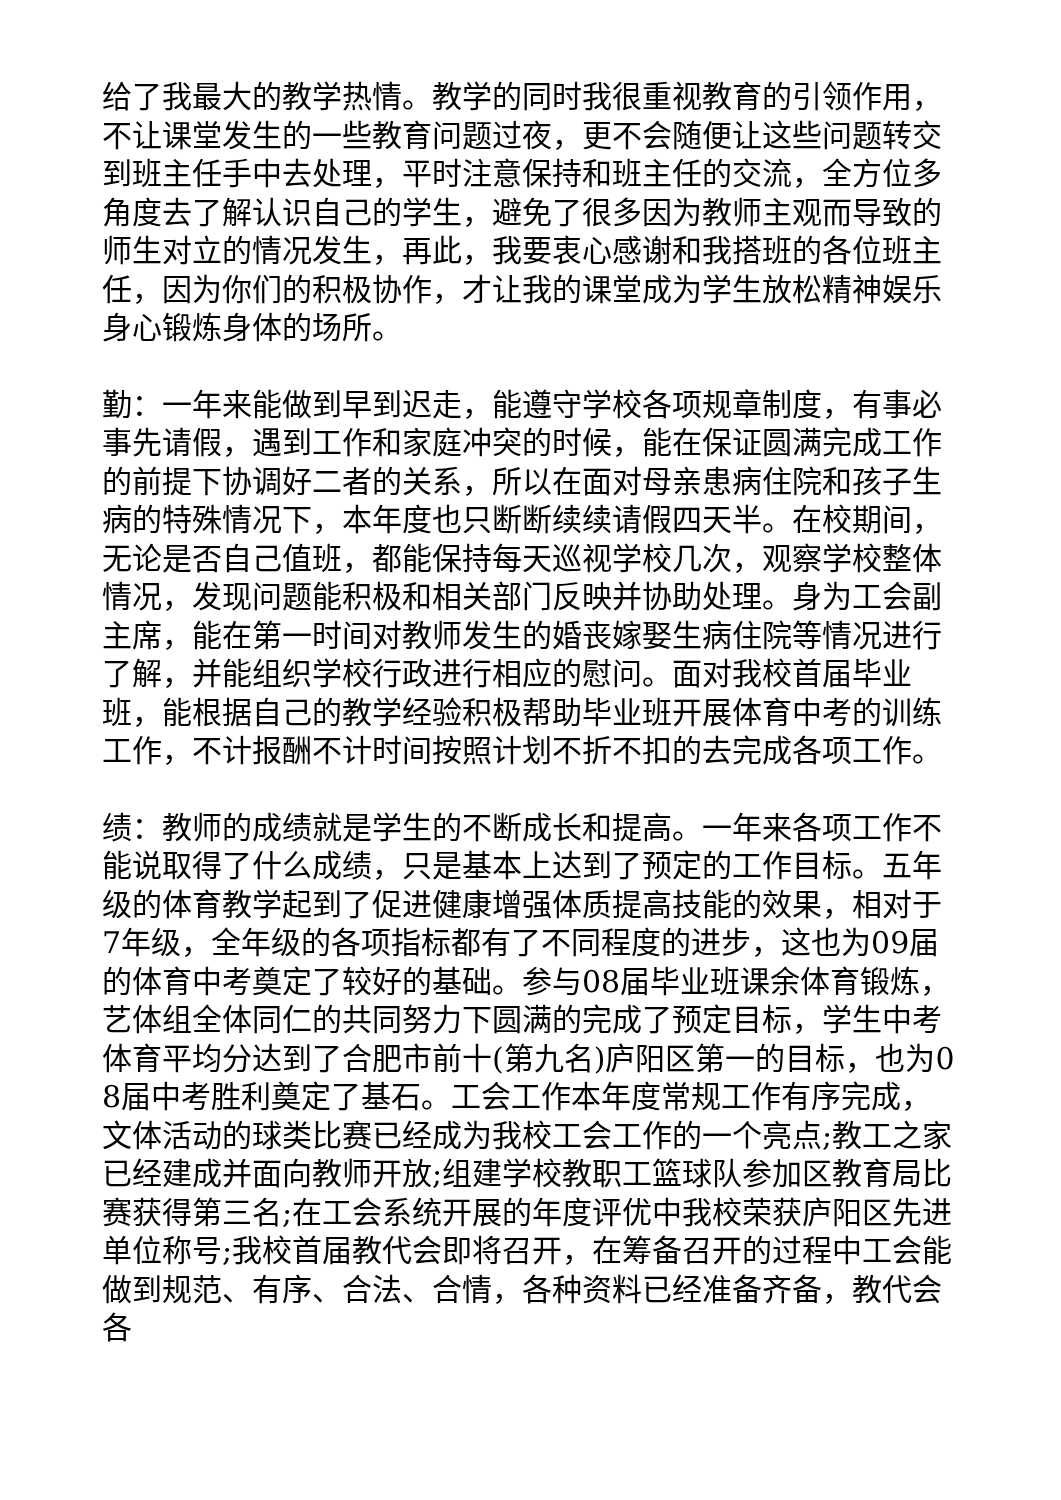给了我最大的教学热情。教学的同时我很重视教育的引领作用，不让课堂发生的一些教育问题过夜，更不会随便让这些问题转交到班主任手中去处理，平时注意保持和班主任的交流，全方位多角度去了解认识自己的学生，避免了很多因为教师主观而导致的师生对立的情况发生，再此，我要衷心感谢和我搭班的各位班主任，因为你们的积极协作，才让我的课堂成为学生放松精神娱乐身心锻炼身体的场所。
勤：一年来能做到早到迟走，能遵守学校各项规章制度，有事必事先请假，遇到工作和家庭冲突的时候，能在保证圆满完成工作的前提下协调好二者的关系，所以在面对母亲患病住院和孩子生病的特殊情况下，本年度也只断断续续请假四天半。在校期间，无论是否自己值班，都能保持每天巡视学校几次，观察学校整体情况，发现问题能积极和相关部门反映并协助处理。身为工会副主席，能在第一时间对教师发生的婚丧嫁娶生病住院等情况进行了解，并能组织学校行政进行相应的慰问。面对我校首届毕业班，能根据自己的教学经验积极帮助毕业班开展体育中考的训练工作，不计报酬不计时间按照计划不折不扣的去完成各项工作。
绩：教师的成绩就是学生的不断成长和提高。一年来各项工作不能说取得了什么成绩，只是基本上达到了预定的工作目标。五年级的体育教学起到了促进健康增强体质提高技能的效果，相对于7年级，全年级的各项指标都有了不同程度的进步，这也为09届的体育中考奠定了较好的基础。参与08届毕业班课余体育锻炼，艺体组全体同仁的共同努力下圆满的完成了预定目标，学生中考体育平均分达到了合肥市前十(第九名)庐阳区第一的目标，也为08届中考胜利奠定了基石。工会工作本年度常规工作有序完成，文体活动的球类比赛已经成为我校工会工作的一个亮点;教工之家已经建成并面向教师开放;组建学校教职工篮球队参加区教育局比赛获得第三名;在工会系统开展的年度评优中我校荣获庐阳区先进单位称号;我校首届教代会即将召开，在筹备召开的过程中工会能做到规范、有序、合法、合情，各种资料已经准备齐备，教代会各